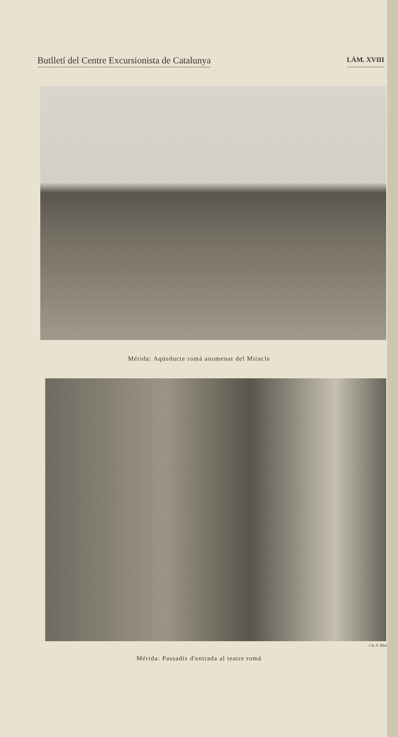Butlletí del Centre Excursionista de Catalunya LÀM. XVIII
Mérida: Aqüeducte romá anomenat del Miracle
Cls. F. Blasi
Mérida: Passadís d'entrada al teatre romá